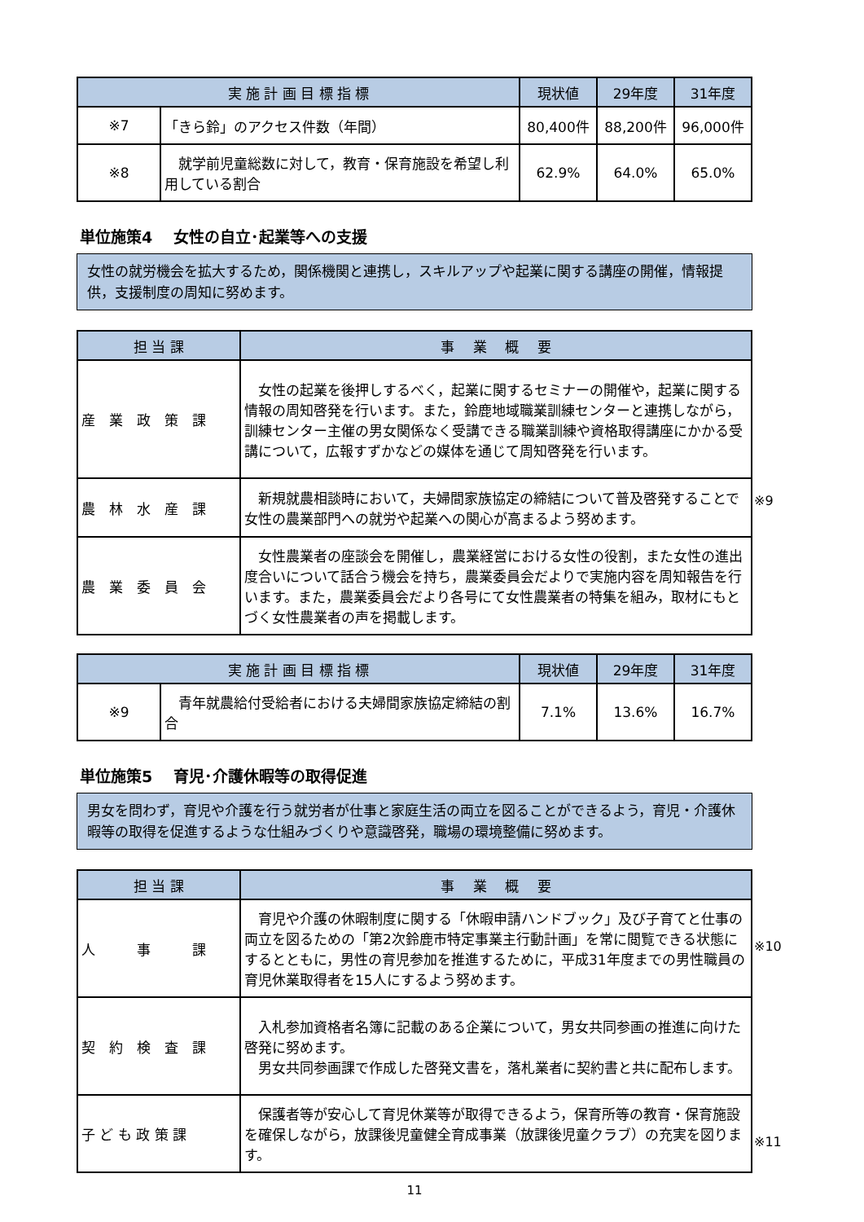| 実 施 計 画 目 標 指 標 | | 現状値 | 29年度 | 31年度 |
| --- | --- | --- | --- | --- |
| ※7 | 「きら鈴」のアクセス件数（年間） | 80,400件 | 88,200件 | 96,000件 |
| ※8 | 就学前児童総数に対して，教育・保育施設を希望し利用している割合 | 62.9% | 64.0% | 65.0% |
単位施策4　 女性の自立･起業等への支援
女性の就労機会を拡大するため，関係機関と連携し，スキルアップや起業に関する講座の開催，情報提供，支援制度の周知に努めます。
| 担 当 課 | 事 業 概 要 |
| --- | --- |
| 産 業 政 策 課 | 女性の起業を後押しするべく，起業に関するセミナーの開催や，起業に関する情報の周知啓発を行います。また，鈴鹿地域職業訓練センターと連携しながら，訓練センター主催の男女関係なく受講できる職業訓練や資格取得講座にかかる受講について，広報すずかなどの媒体を通じて周知啓発を行います。 |
| 農 林 水 産 課 | 新規就農相談時において，夫婦間家族協定の締結について普及啓発することで女性の農業部門への就労や起業への関心が高まるよう努めます。 ※9 |
| 農 業 委 員 会 | 女性農業者の座談会を開催し，農業経営における女性の役割，また女性の進出度合いについて話合う機会を持ち，農業委員会だよりで実施内容を周知報告を行います。また，農業委員会だより各号にて女性農業者の特集を組み，取材にもとづく女性農業者の声を掲載します。 |
| 実 施 計 画 目 標 指 標 | | 現状値 | 29年度 | 31年度 |
| --- | --- | --- | --- | --- |
| ※9 | 青年就農給付受給者における夫婦間家族協定締結の割合 | 7.1% | 13.6% | 16.7% |
単位施策5　 育児･介護休暇等の取得促進
男女を問わず，育児や介護を行う就労者が仕事と家庭生活の両立を図ることができるよう，育児・介護休暇等の取得を促進するような仕組みづくりや意識啓発，職場の環境整備に努めます。
| 担 当 課 | 事 業 概 要 |
| --- | --- |
| 人 事 課 | 育児や介護の休暇制度に関する「休暇申請ハンドブック」及び子育てと仕事の両立を図るための「第2次鈴鹿市特定事業主行動計画」を常に閲覧できる状態にするとともに，男性の育児参加を推進するために，平成31年度までの男性職員の育児休業取得者を15人にするよう努めます。 ※10 |
| 契 約 検 査 課 | 入札参加資格者名簿に記載のある企業について，男女共同参画の推進に向けた啓発に努めます。 男女共同参画課で作成した啓発文書を，落札業者に契約書と共に配布します。 |
| 子 ど も 政 策 課 | 保護者等が安心して育児休業等が取得できるよう，保育所等の教育・保育施設を確保しながら，放課後児童健全育成事業（放課後児童クラブ）の充実を図ります。 ※11 |
11